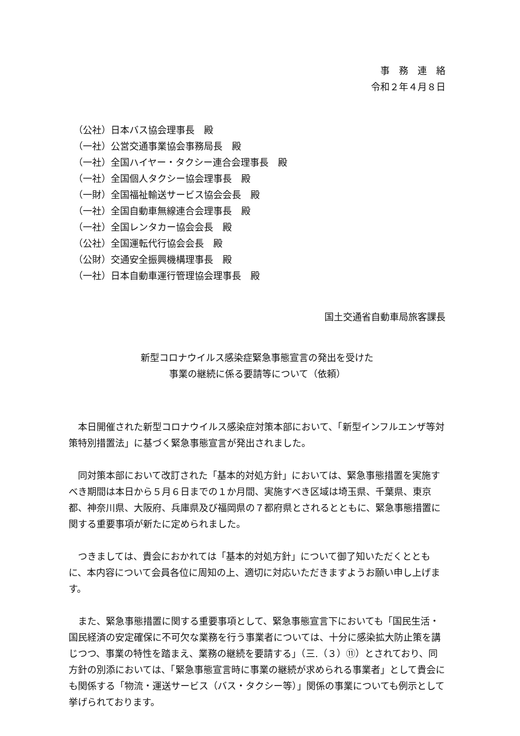事　務　連　絡
令和２年４月８日
（公社）日本バス協会理事長　殿
（一社）公営交通事業協会事務局長　殿
（一社）全国ハイヤー・タクシー連合会理事長　殿
（一社）全国個人タクシー協会理事長　殿
（一財）全国福祉輸送サービス協会会長　殿
（一社）全国自動車無線連合会理事長　殿
（一社）全国レンタカー協会会長　殿
（公社）全国運転代行協会会長　殿
（公財）交通安全振興機構理事長　殿
（一社）日本自動車運行管理協会理事長　殿
国土交通省自動車局旅客課長
新型コロナウイルス感染症緊急事態宣言の発出を受けた
事業の継続に係る要請等について（依頼）
本日開催された新型コロナウイルス感染症対策本部において、「新型インフルエンザ等対策特別措置法」に基づく緊急事態宣言が発出されました。
同対策本部において改訂された「基本的対処方針」においては、緊急事態措置を実施すべき期間は本日から５月６日までの１か月間、実施すべき区域は埼玉県、千葉県、東京都、神奈川県、大阪府、兵庫県及び福岡県の７都府県とされるとともに、緊急事態措置に関する重要事項が新たに定められました。
つきましては、貴会におかれては「基本的対処方針」について御了知いただくとともに、本内容について会員各位に周知の上、適切に対応いただきますようお願い申し上げます。
また、緊急事態措置に関する重要事項として、緊急事態宣言下においても「国民生活・国民経済の安定確保に不可欠な業務を行う事業者については、十分に感染拡大防止策を講じつつ、事業の特性を踏まえ、業務の継続を要請する」（三.（３）⑪）とされており、同方針の別添においては、「緊急事態宣言時に事業の継続が求められる事業者」として貴会にも関係する「物流・運送サービス（バス・タクシー等）」関係の事業についても例示として挙げられております。